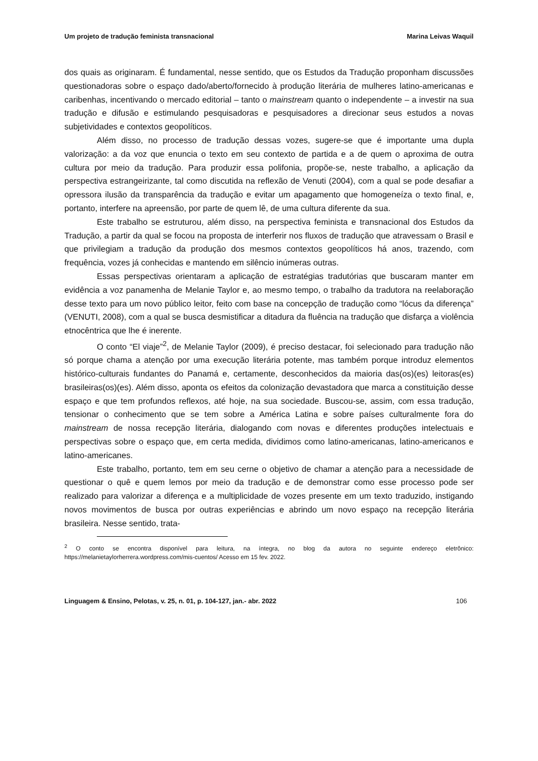Um projeto de tradução feminista transnacional Marina Leivas Waquil
dos quais as originaram. É fundamental, nesse sentido, que os Estudos da Tradução proponham discussões questionadoras sobre o espaço dado/aberto/fornecido à produção literária de mulheres latino-americanas e caribenhas, incentivando o mercado editorial – tanto o mainstream quanto o independente – a investir na sua tradução e difusão e estimulando pesquisadoras e pesquisadores a direcionar seus estudos a novas subjetividades e contextos geopolíticos.
Além disso, no processo de tradução dessas vozes, sugere-se que é importante uma dupla valorização: a da voz que enuncia o texto em seu contexto de partida e a de quem o aproxima de outra cultura por meio da tradução. Para produzir essa polifonia, propõe-se, neste trabalho, a aplicação da perspectiva estrangeirizante, tal como discutida na reflexão de Venuti (2004), com a qual se pode desafiar a opressora ilusão da transparência da tradução e evitar um apagamento que homogeneíza o texto final, e, portanto, interfere na apreensão, por parte de quem lê, de uma cultura diferente da sua.
Este trabalho se estruturou, além disso, na perspectiva feminista e transnacional dos Estudos da Tradução, a partir da qual se focou na proposta de interferir nos fluxos de tradução que atravessam o Brasil e que privilegiam a tradução da produção dos mesmos contextos geopolíticos há anos, trazendo, com frequência, vozes já conhecidas e mantendo em silêncio inúmeras outras.
Essas perspectivas orientaram a aplicação de estratégias tradutórias que buscaram manter em evidência a voz panamenha de Melanie Taylor e, ao mesmo tempo, o trabalho da tradutora na reelaboração desse texto para um novo público leitor, feito com base na concepção de tradução como “lócus da diferença” (VENUTI, 2008), com a qual se busca desmistificar a ditadura da fluência na tradução que disfarça a violência etnocêntrica que lhe é inerente.
O conto “El viaje”<sup>2</sup>, de Melanie Taylor (2009), é preciso destacar, foi selecionado para tradução não só porque chama a atenção por uma execução literária potente, mas também porque introduz elementos histórico-culturais fundantes do Panamá e, certamente, desconhecidos da maioria das(os)(es) leitoras(es) brasileiras(os)(es). Além disso, aponta os efeitos da colonização devastadora que marca a constituição desse espaço e que tem profundos reflexos, até hoje, na sua sociedade. Buscou-se, assim, com essa tradução, tensionar o conhecimento que se tem sobre a América Latina e sobre países culturalmente fora do mainstream de nossa recepção literária, dialogando com novas e diferentes produções intelectuais e perspectivas sobre o espaço que, em certa medida, dividimos como latino-americanas, latino-americanos e latino-americanes.
Este trabalho, portanto, tem em seu cerne o objetivo de chamar a atenção para a necessidade de questionar o quê e quem lemos por meio da tradução e de demonstrar como esse processo pode ser realizado para valorizar a diferença e a multiplicidade de vozes presente em um texto traduzido, instigando novos movimentos de busca por outras experiências e abrindo um novo espaço na recepção literária brasileira. Nesse sentido, trata-
<sup>2</sup> O conto se encontra disponível para leitura, na íntegra, no blog da autora no seguinte endereço eletrônico: https://melanietaylorherrera.wordpress.com/mis-cuentos/ Acesso em 15 fev. 2022.
Linguagem & Ensino, Pelotas, v. 25, n. 01, p. 104-127, jan.- abr. 2022 106